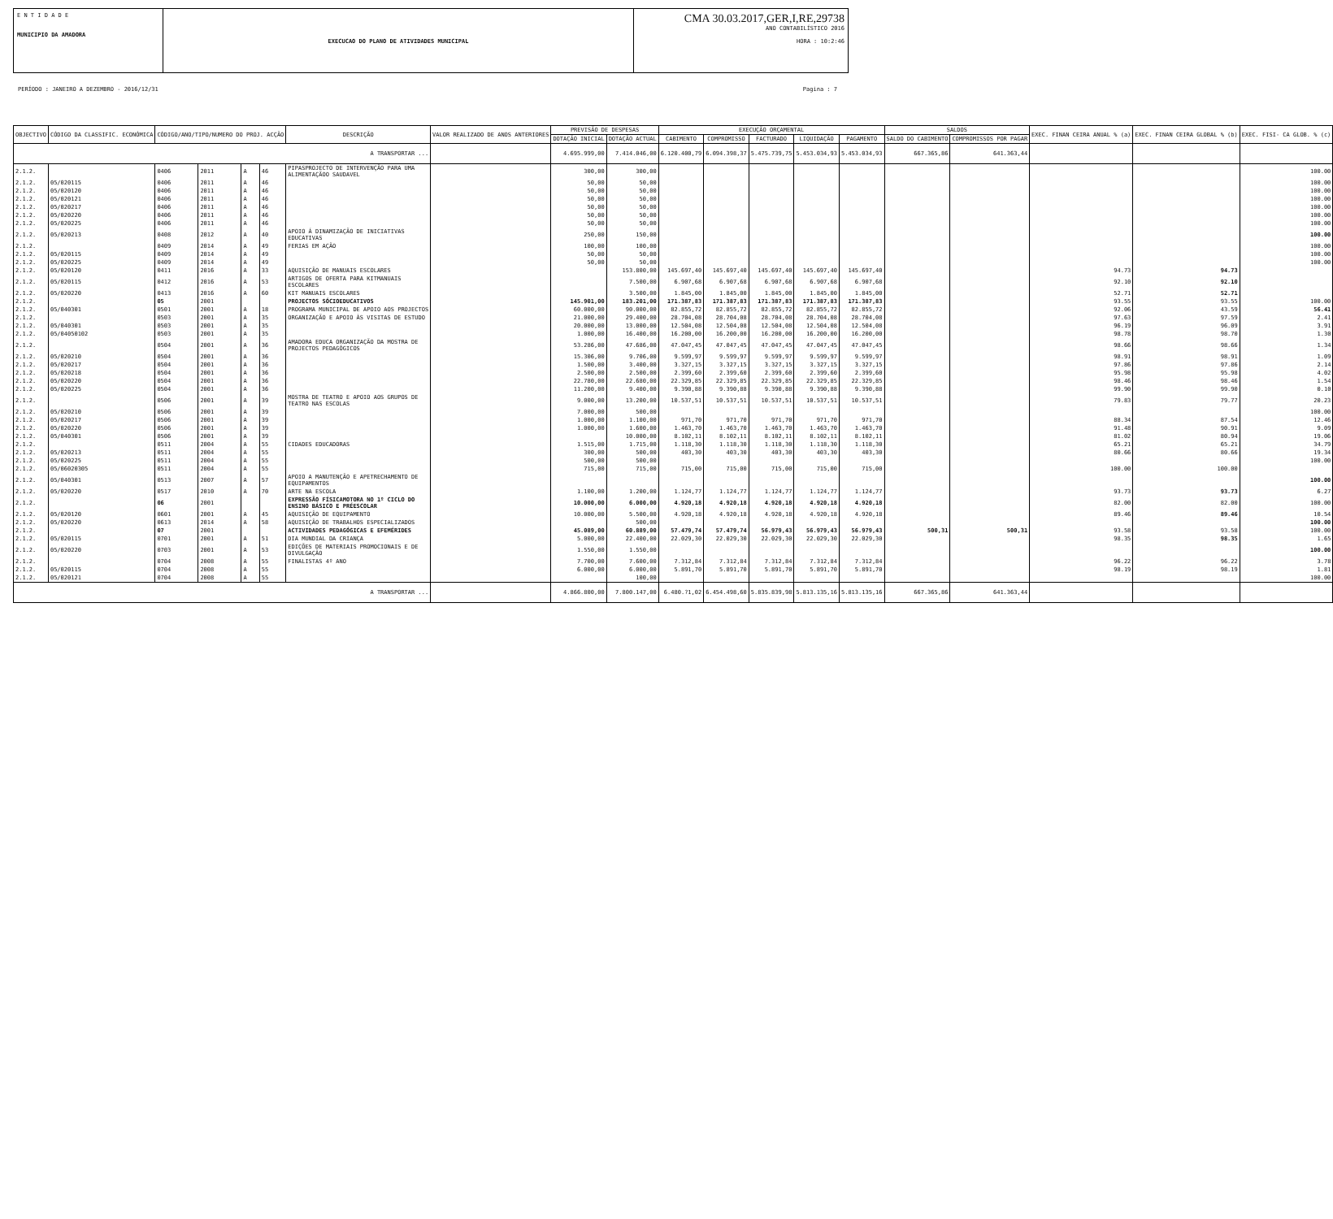E N T I D A D E
MUNICIPIO DA AMADORA
EXECUCAO DO PLANO DE ATIVIDADES MUNICIPAL
CMA 30.03.2017,GER,I,RE,29738
ANO CONTABILÍSTICO 2016
HORA : 10:2:46
PERÍODO : JANEIRO A DEZEMBRO - 2016/12/31 Pagina : 7
| OBJECTIVO | CÓDIGO DA CLASSIFIC. ECONÓMICA | CÓDIGO/ANO/TIPO/NUMERO DO PROJ. ACÇÃO | | | | DESCRIÇÃO | VALOR REALIZADO DE ANOS ANTERIORES | PREVISÃO DE DESPESAS | | EXECUÇÃO ORÇAMENTAL | | | | | SALDOS | | EXEC. FINAN CEIRA ANUAL % (a) | EXEC. FINAN CEIRA GLOBAL % (b) | EXEC. FISI- CA GLOB. % (c) |
| --- | --- | --- | --- | --- | --- | --- | --- | --- | --- | --- | --- | --- | --- | --- | --- | --- | --- | --- | --- |
| | | | | | | | | DOTAÇÃO INICIAL | DOTAÇÃO ACTUAL | CABIMENTO | COMPROMISSO | FACTURADO | LIQUIDAÇÃO | PAGAMENTO | SALDO DO CABIMENTO | COMPROMISSOS POR PAGAR | | | |
| A TRANSPORTAR ... | | | | | | | | 4.695.999,00 | 7.414.046,00 | 6.120.400,79 | 6.094.398,37 | 5.475.739,75 | 5.453.034,93 | 5.453.034,93 | 667.365,86 | 641.363,44 | | | |
| 2.1.2. | | 0406 | 2011 | A | 46 | PIPASPROJECTO DE INTERVENÇÃO PARA UMA ALIMENTAÇÃOO SAUDAVEL | | 300,00 | 300,00 | | | | | | | | | | 100.00 |
| 2.1.2. | 05/020115 | 0406 | 2011 | A | 46 | | | 50,00 | 50,00 | | | | | | | | | | 100.00 |
| 2.1.2. | 05/020120 | 0406 | 2011 | A | 46 | | | 50,00 | 50,00 | | | | | | | | | | 100.00 |
| 2.1.2. | 05/020121 | 0406 | 2011 | A | 46 | | | 50,00 | 50,00 | | | | | | | | | | 100.00 |
| 2.1.2. | 05/020217 | 0406 | 2011 | A | 46 | | | 50,00 | 50,00 | | | | | | | | | | 100.00 |
| 2.1.2. | 05/020220 | 0406 | 2011 | A | 46 | | | 50,00 | 50,00 | | | | | | | | | | 100.00 |
| 2.1.2. | 05/020225 | 0406 | 2011 | A | 46 | | | 50,00 | 50,00 | | | | | | | | | | 100.00 |
| 2.1.2. | 05/020213 | 0408 | 2012 | A | 40 | APOIO Á DINAMIZAÇÃO DE INICIATIVAS EDUCATIVAS | | 250,00 | 150,00 | | | | | | | | | | 100.00 |
| 2.1.2. | | 0409 | 2014 | A | 49 | FERIAS EM AÇÃO | | 100,00 | 100,00 | | | | | | | | | | 100.00 |
| 2.1.2. | 05/020115 | 0409 | 2014 | A | 49 | | | 50,00 | 50,00 | | | | | | | | | | 100.00 |
| 2.1.2. | 05/020225 | 0409 | 2014 | A | 49 | | | 50,00 | 50,00 | | | | | | | | | | 100.00 |
| 2.1.2. | 05/020120 | 0411 | 2016 | A | 33 | AQUISIÇÃO DE MANUAIS ESCOLARES | | | 153.800,00 | 145.697,40 | 145.697,40 | 145.697,40 | 145.697,40 | 145.697,40 | | | 94.73 | 94.73 | |
| 2.1.2. | 05/020115 | 0412 | 2016 | A | 53 | ARTIGOS DE OFERTA PARA KITMANUAIS ESCOLARES | | | 7.500,00 | 6.907,68 | 6.907,68 | 6.907,68 | 6.907,68 | 6.907,68 | | | 92.10 | 92.10 | |
| 2.1.2. | 05/020220 | 0413 | 2016 | A | 60 | KIT MANUAIS ESCOLARES | | | 3.500,00 | 1.845,00 | 1.845,00 | 1.845,00 | 1.845,00 | 1.845,00 | | | 52.71 | 52.71 | |
| 2.1.2. | | 05 | 2001 | | | PROJECTOS SÓCIOEDUCATIVOS | | 145.901,00 | 183.201,00 | 171.387,83 | 171.387,83 | 171.387,83 | 171.387,83 | 171.387,83 | | | 93.55 | 93.55 | 100.00 |
| 2.1.2. | 05/040301 | 0501 | 2001 | A | 18 | PROGRAMA MUNICIPAL DE APOIO AOS PROJECTOS | | 60.000,00 | 90.000,00 | 82.855,72 | 82.855,72 | 82.855,72 | 82.855,72 | 82.855,72 | | | 92.06 | 43.59 | 56.41 |
| 2.1.2. | | 0503 | 2001 | A | 35 | ORGANIZAÇÃO E APOIO ÀS VISITAS DE ESTUDO | | 21.000,00 | 29.400,00 | 28.704,08 | 28.704,08 | 28.704,08 | 28.704,08 | 28.704,08 | | | 97.63 | 97.59 | 2.41 |
| 2.1.2. | 05/040301 | 0503 | 2001 | A | 35 | | | 20.000,00 | 13.000,00 | 12.504,08 | 12.504,08 | 12.504,08 | 12.504,08 | 12.504,08 | | | 96.19 | 96.09 | 3.91 |
| 2.1.2. | 05/04050102 | 0503 | 2001 | A | 35 | | | 1.000,00 | 16.400,00 | 16.200,00 | 16.200,00 | 16.200,00 | 16.200,00 | 16.200,00 | | | 98.78 | 98.70 | 1.30 |
| 2.1.2. | | 0504 | 2001 | A | 36 | AMADORA EDUCA ORGANIZAÇÃO DA MOSTRA DE PROJECTOS PEDAGÓGICOS | | 53.286,00 | 47.686,00 | 47.047,45 | 47.047,45 | 47.047,45 | 47.047,45 | 47.047,45 | | | 98.66 | 98.66 | 1.34 |
| 2.1.2. | 05/020210 | 0504 | 2001 | A | 36 | | | 15.306,00 | 9.706,00 | 9.599,97 | 9.599,97 | 9.599,97 | 9.599,97 | 9.599,97 | | | 98.91 | 98.91 | 1.09 |
| 2.1.2. | 05/020217 | 0504 | 2001 | A | 36 | | | 1.500,00 | 3.400,00 | 3.327,15 | 3.327,15 | 3.327,15 | 3.327,15 | 3.327,15 | | | 97.86 | 97.86 | 2.14 |
| 2.1.2. | 05/020218 | 0504 | 2001 | A | 36 | | | 2.500,00 | 2.500,00 | 2.399,60 | 2.399,60 | 2.399,60 | 2.399,60 | 2.399,60 | | | 95.98 | 95.98 | 4.02 |
| 2.1.2. | 05/020220 | 0504 | 2001 | A | 36 | | | 22.780,00 | 22.680,00 | 22.329,85 | 22.329,85 | 22.329,85 | 22.329,85 | 22.329,85 | | | 98.46 | 98.46 | 1.54 |
| 2.1.2. | 05/020225 | 0504 | 2001 | A | 36 | | | 11.200,00 | 9.400,00 | 9.390,88 | 9.390,88 | 9.390,88 | 9.390,88 | 9.390,88 | | | 99.90 | 99.90 | 0.10 |
| 2.1.2. | | 0506 | 2001 | A | 39 | MOSTRA DE TEATRO E APOIO AOS GRUPOS DE TEATRO NAS ESCOLAS | | 9.000,00 | 13.200,00 | 10.537,51 | 10.537,51 | 10.537,51 | 10.537,51 | 10.537,51 | | | 79.83 | 79.77 | 20.23 |
| 2.1.2. | 05/020210 | 0506 | 2001 | A | 39 | | | 7.000,00 | 500,00 | | | | | | | | | | 100.00 |
| 2.1.2. | 05/020217 | 0506 | 2001 | A | 39 | | | 1.000,00 | 1.100,00 | 971,70 | 971,70 | 971,70 | 971,70 | 971,70 | | | 88.34 | 87.54 | 12.46 |
| 2.1.2. | 05/020220 | 0506 | 2001 | A | 39 | | | 1.000,00 | 1.600,00 | 1.463,70 | 1.463,70 | 1.463,70 | 1.463,70 | 1.463,70 | | | 91.48 | 90.91 | 9.09 |
| 2.1.2. | 05/040301 | 0506 | 2001 | A | 39 | | | | 10.000,00 | 8.102,11 | 8.102,11 | 8.102,11 | 8.102,11 | 8.102,11 | | | 81.02 | 80.94 | 19.06 |
| 2.1.2. | | 0511 | 2004 | A | 55 | CIDADES EDUCADORAS | | 1.515,00 | 1.715,00 | 1.118,30 | 1.118,30 | 1.118,30 | 1.118,30 | 1.118,30 | | | 65.21 | 65.21 | 34.79 |
| 2.1.2. | 05/020213 | 0511 | 2004 | A | 55 | | | 300,00 | 500,00 | 403,30 | 403,30 | 403,30 | 403,30 | 403,30 | | | 80.66 | 80.66 | 19.34 |
| 2.1.2. | 05/020225 | 0511 | 2004 | A | 55 | | | 500,00 | 500,00 | | | | | | | | | | 100.00 |
| 2.1.2. | 05/06020305 | 0511 | 2004 | A | 55 | | | 715,00 | 715,00 | 715,00 | 715,00 | 715,00 | 715,00 | 715,00 | | | 100.00 | 100.00 | |
| 2.1.2. | 05/040301 | 0513 | 2007 | A | 57 | APOIO A MANUTENÇÃO E APETRECHAMENTO DE EQUIPAMENTOS | | | | | | | | | | | | | 100.00 |
| 2.1.2. | 05/020220 | 0517 | 2010 | A | 70 | ARTE NA ESCOLA | | 1.100,00 | 1.200,00 | 1.124,77 | 1.124,77 | 1.124,77 | 1.124,77 | 1.124,77 | | | 93.73 | 93.73 | 6.27 |
| 2.1.2. | | 06 | 2001 | | | EXPRESSÃO FÍSICAMOTORA NO 1º CICLO DO ENSINO BÁSICO E PRÉESCOLAR | | 10.000,00 | 6.000,00 | 4.920,18 | 4.920,18 | 4.920,18 | 4.920,18 | 4.920,18 | | | 82.00 | 82.00 | 100.00 |
| 2.1.2. | 05/020120 | 0601 | 2001 | A | 45 | AQUISIÇÃO DE EQUIPAMENTO | | 10.000,00 | 5.500,00 | 4.920,18 | 4.920,18 | 4.920,18 | 4.920,18 | 4.920,18 | | | 89.46 | 89.46 | 10.54 |
| 2.1.2. | 05/020220 | 0613 | 2014 | A | 58 | AQUISIÇÃO DE TRABALHOS ESPECIALIZADOS | | | 500,00 | | | | | | | | | | 100.00 |
| 2.1.2. | | 07 | 2001 | | | ACTIVIDADES PEDAGÓGICAS E EFEMÉRIDES | | 45.089,00 | 60.889,00 | 57.479,74 | 57.479,74 | 56.979,43 | 56.979,43 | 56.979,43 | 500,31 | 500,31 | 93.58 | 93.58 | 100.00 |
| 2.1.2. | 05/020115 | 0701 | 2001 | A | 51 | DIA MUNDIAL DA CRIANÇA | | 5.000,00 | 22.400,00 | 22.029,30 | 22.029,30 | 22.029,30 | 22.029,30 | 22.029,30 | | | 98.35 | 98.35 | 1.65 |
| 2.1.2. | 05/020220 | 0703 | 2001 | A | 53 | EDIÇÕES DE MATERIAIS PROMOCIONAIS E DE DIVULGAÇÃO | | 1.550,00 | 1.550,00 | | | | | | | | | | 100.00 |
| 2.1.2. | | 0704 | 2008 | A | 55 | FINALISTAS 4º ANO | | 7.700,00 | 7.600,00 | 7.312,84 | 7.312,84 | 7.312,84 | 7.312,84 | 7.312,84 | | | 96.22 | 96.22 | 3.78 |
| 2.1.2. | 05/020115 | 0704 | 2008 | A | 55 | | | 6.000,00 | 6.000,00 | 5.891,70 | 5.891,70 | 5.891,70 | 5.891,70 | 5.891,70 | | | 98.19 | 98.19 | 1.81 |
| 2.1.2. | 05/020121 | 0704 | 2008 | A | 55 | | | | 100,00 | | | | | | | | | | 100.00 |
| A TRANSPORTAR ... | | | | | | | | 4.866.800,00 | 7.800.147,00 | 6.480.?1,02 | 6.454.498,60 | 5.835.839,98 | 5.813.135,16 | 5.813.135,16 | 667.365,86 | 641.363,44 | | | |